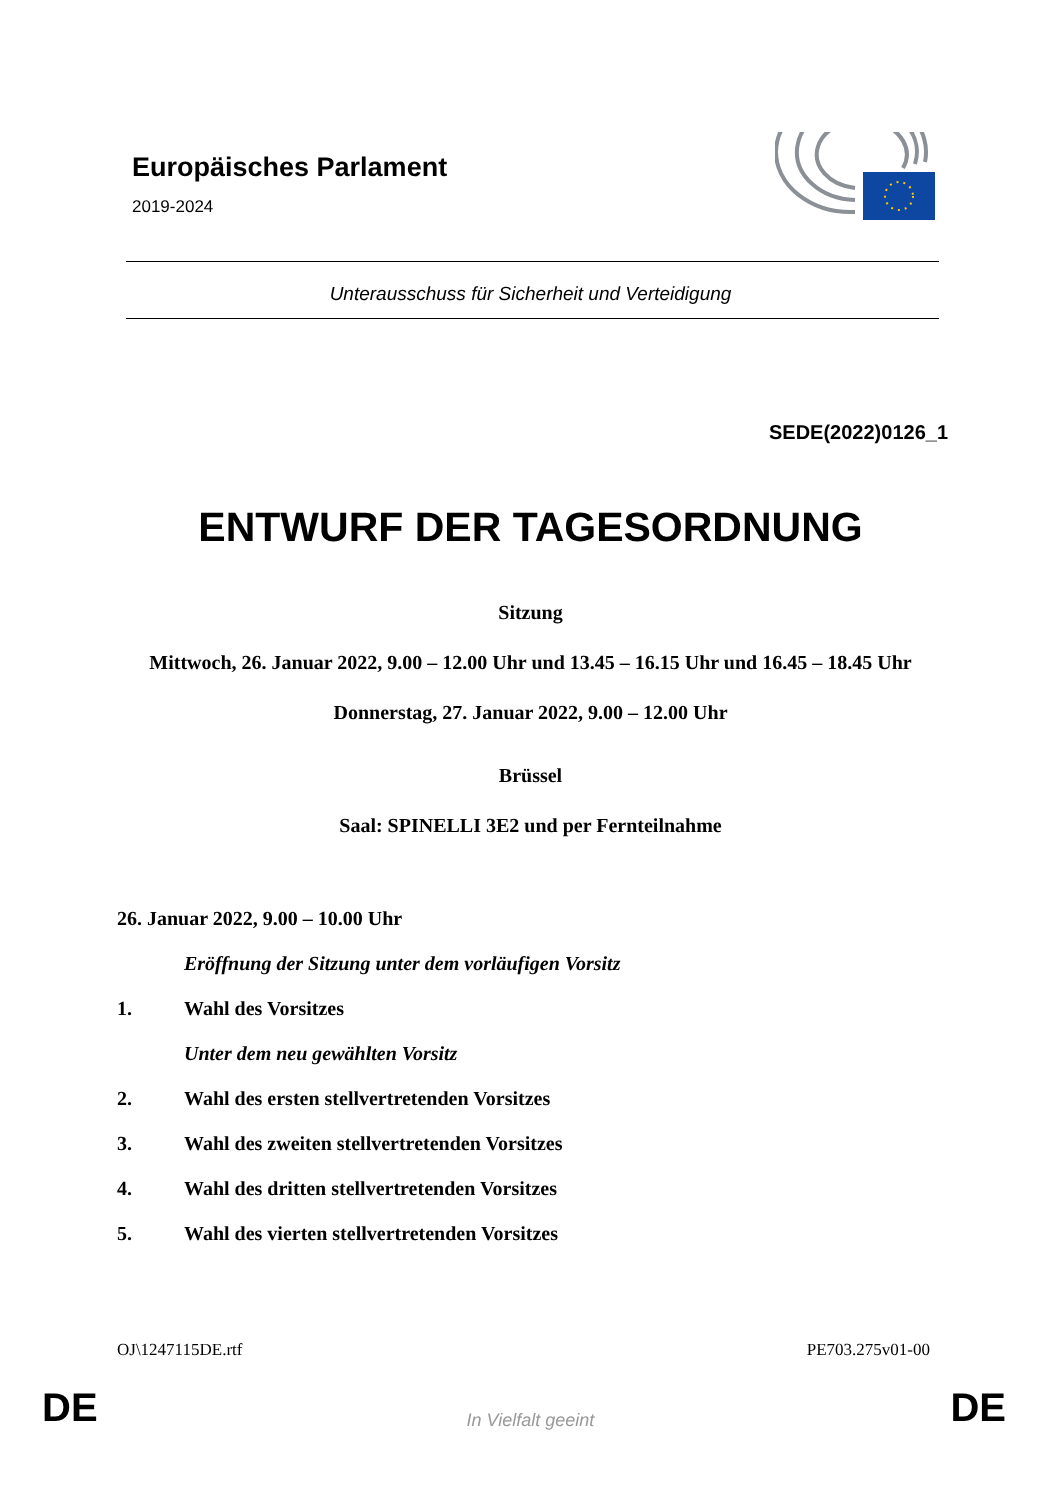Europäisches Parlament
2019-2024
Unterausschuss für Sicherheit und Verteidigung
SEDE(2022)0126_1
ENTWURF DER TAGESORDNUNG
Sitzung
Mittwoch, 26. Januar 2022, 9.00 – 12.00 Uhr und 13.45 – 16.15 Uhr und 16.45 – 18.45 Uhr
Donnerstag, 27. Januar 2022, 9.00 – 12.00 Uhr
Brüssel
Saal: SPINELLI 3E2 und per Fernteilnahme
26. Januar 2022, 9.00 – 10.00 Uhr
Eröffnung der Sitzung unter dem vorläufigen Vorsitz
1. Wahl des Vorsitzes
Unter dem neu gewählten Vorsitz
2. Wahl des ersten stellvertretenden Vorsitzes
3. Wahl des zweiten stellvertretenden Vorsitzes
4. Wahl des dritten stellvertretenden Vorsitzes
5. Wahl des vierten stellvertretenden Vorsitzes
OJ\1247115DE.rtf PE703.275v01-00
DE
In Vielfalt geeint DE